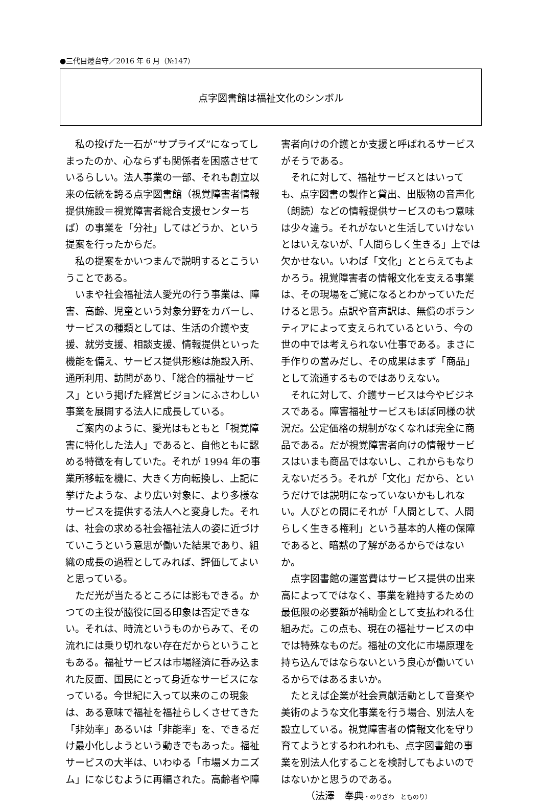●三代目燈台守／2016 年 6 月（№147）
点字図書館は福祉文化のシンボル
私の投げた一石が“サプライズ”になってしまったのか、心ならずも関係者を困惑させているらしい。法人事業の一部、それも創立以来の伝統を誇る点字図書館（視覚障害者情報提供施設＝視覚障害者総合支援センターちば）の事業を「分社」してはどうか、という提案を行ったからだ。
私の提案をかいつまんで説明するとこういうことである。
いまや社会福祉法人愛光の行う事業は、障害、高齢、児童という対象分野をカバーし、サービスの種類としては、生活の介護や支援、就労支援、相談支援、情報提供といった機能を備え、サービス提供形態は施設入所、通所利用、訪問があり、「総合的福祉サービス」という掲げた経営ビジョンにふさわしい事業を展開する法人に成長している。
ご案内のように、愛光はもともと「視覚障害に特化した法人」であると、自他ともに認める特徴を有していた。それが 1994 年の事業所移転を機に、大きく方向転換し、上記に挙げたような、より広い対象に、より多様なサービスを提供する法人へと変身した。それは、社会の求める社会福祉法人の姿に近づけていこうという意思が働いた結果であり、組織の成長の過程としてみれば、評価してよいと思っている。
ただ光が当たるところには影もできる。かつての主役が脇役に回る印象は否定できない。それは、時流というものからみて、その流れには乗り切れない存在だからということもある。福祉サービスは市場経済に呑み込まれた反面、国民にとって身近なサービスになっている。今世紀に入って以来のこの現象は、ある意味で福祉を福祉らしくさせてきた「非効率」あるいは「非能率」を、できるだけ最小化しようという動きでもあった。福祉サービスの大半は、いわゆる「市場メカニズム」になじむように再編された。高齢者や障
害者向けの介護とか支援と呼ばれるサービスがそうである。
それに対して、福祉サービスとはいっても、点字図書の製作と貸出、出版物の音声化（朗読）などの情報提供サービスのもつ意味は少々違う。それがないと生活していけないとはいえないが、「人間らしく生きる」上では欠かせない。いわば「文化」ととらえてもよかろう。視覚障害者の情報文化を支える事業は、その現場をご覧になるとわかっていただけると思う。点訳や音声訳は、無償のボランティアによって支えられているという、今の世の中では考えられない仕事である。まさに手作りの営みだし、その成果はまず「商品」として流通するものではありえない。
それに対して、介護サービスは今やビジネスである。障害福祉サービスもほぼ同様の状況だ。公定価格の規制がなくなれば完全に商品である。だが視覚障害者向けの情報サービスはいまも商品ではないし、これからもなりえないだろう。それが「文化」だから、というだけでは説明になっていないかもしれない。人びとの間にそれが「人間として、人間らしく生きる権利」という基本的人権の保障であると、暗黙の了解があるからではないか。
点字図書館の運営費はサービス提供の出来高によってではなく、事業を維持するための最低限の必要額が補助金として支払われる仕組みだ。この点も、現在の福祉サービスの中では特殊なものだ。福祉の文化に市場原理を持ち込んではならないという良心が働いているからではあるまいか。
たとえば企業が社会貢献活動として音楽や美術のような文化事業を行う場合、別法人を設立している。視覚障害者の情報文化を守り育てようとするわれわれも、点字図書館の事業を別法人化することを検討してもよいのではないかと思うのである。
（法澤　奉典・のりざわ　とものり）